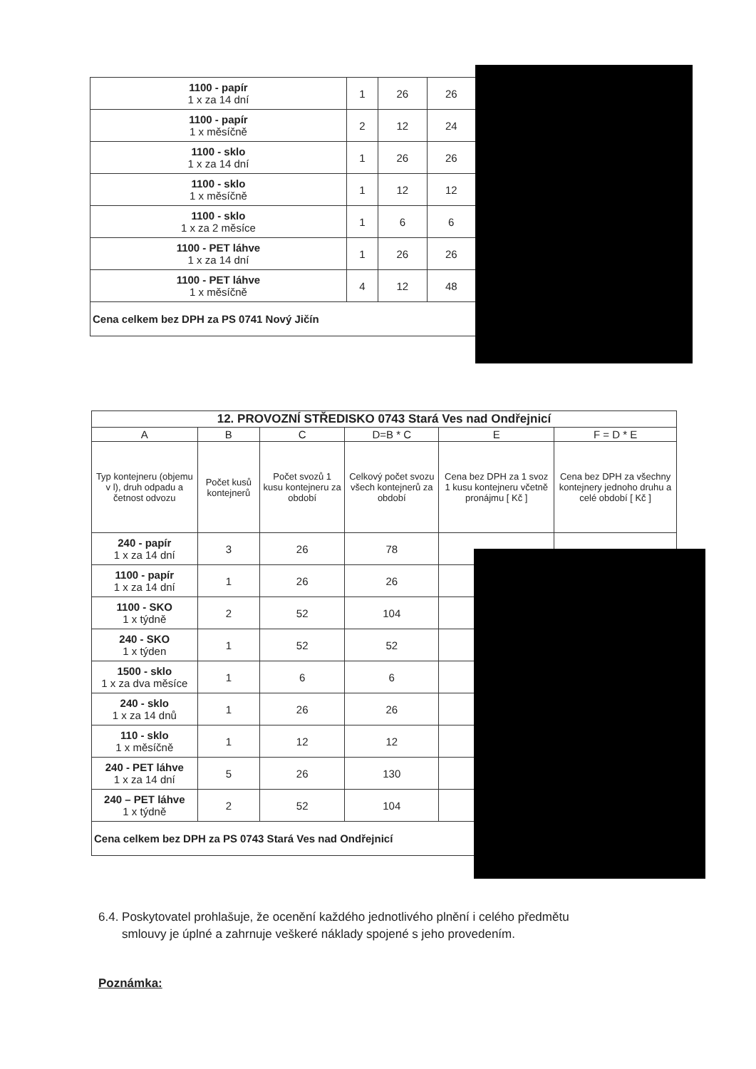| 1100 - papír 1 x za 14 dní | 1 | 26 | 26 |
| 1100 - papír 1 x měsíčně | 2 | 12 | 24 |
| 1100 - sklo 1 x za 14 dní | 1 | 26 | 26 |
| 1100 - sklo 1 x měsíčně | 1 | 12 | 12 |
| 1100 - sklo 1 x za 2 měsíce | 1 | 6 | 6 |
| 1100 - PET láhve 1 x za 14 dní | 1 | 26 | 26 |
| 1100 - PET láhve 1 x měsíčně | 4 | 12 | 48 |
| Cena celkem bez DPH za PS 0741 Nový Jičín | | | |
| 12. PROVOZNÍ STŘEDISKO 0743 Stará Ves nad Ondřejnicí | | | | | |
| --- | --- | --- | --- | --- | --- |
| A | B | C | D=B * C | E | F = D * E |
| Typ kontejneru (objemu v l), druh odpadu a četnost odvozu | Počet kusů kontejnerů | Počet svozů 1 kusu kontejneru za období | Celkový počet svozu všech kontejnerů za období | Cena bez DPH za 1 svoz 1 kusu kontejneru včetně pronájmu [ Kč ] | Cena bez DPH za všechny kontejnery jednoho druhu a celé období [ Kč ] |
| 240 - papír 1 x za 14 dní | 3 | 26 | 78 | | |
| 1100 - papír 1 x za 14 dní | 1 | 26 | 26 | | |
| 1100 - SKO 1 x týdně | 2 | 52 | 104 | | |
| 240 - SKO 1 x týden | 1 | 52 | 52 | | |
| 1500 - sklo 1 x za dva měsíce | 1 | 6 | 6 | | |
| 240 - sklo 1 x za 14 dnů | 1 | 26 | 26 | | |
| 110 - sklo 1 x měsíčně | 1 | 12 | 12 | | |
| 240 - PET láhve 1 x za 14 dní | 5 | 26 | 130 | | |
| 240 – PET láhve 1 x týdně | 2 | 52 | 104 | | |
| Cena celkem bez DPH za PS 0743 Stará Ves nad Ondřejnicí | | | | | |
6.4. Poskytovatel prohlašuje, že ocenění každého jednotlivého plnění i celého předmětu
smlouvy je úplné a zahrnuje veškeré náklady spojené s jeho provedením.
Poznámka: